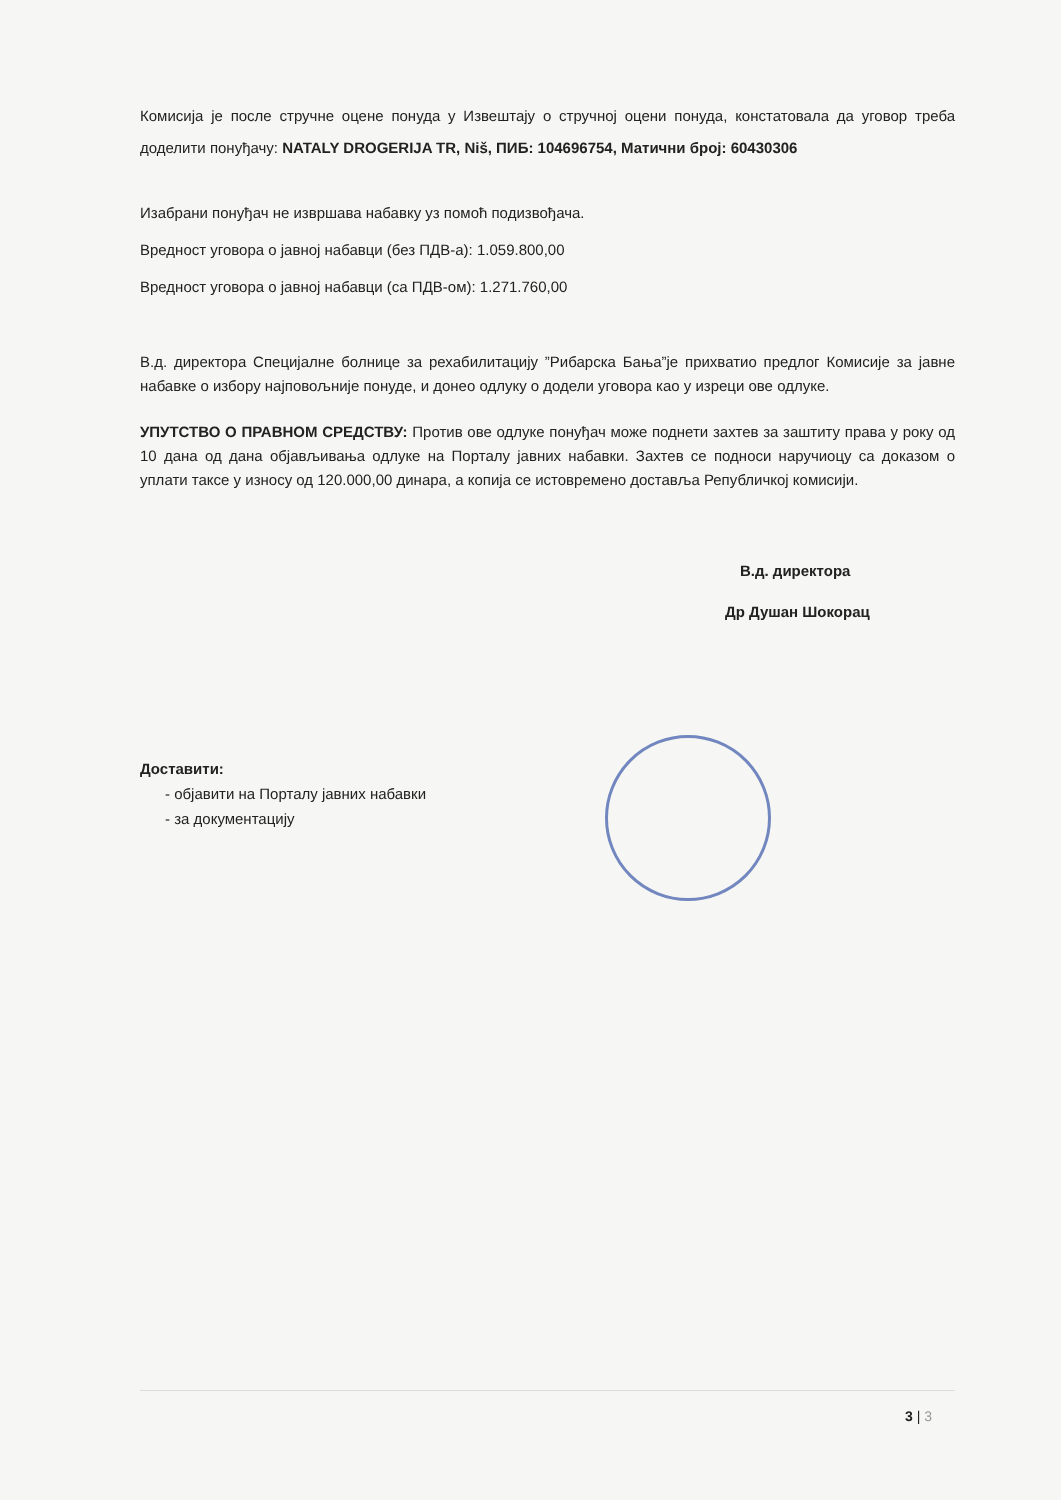Комисија је после стручне оцене понуда у Извештају о стручној оцени понуда, констатовала да уговор треба доделити понуђачу: NATALY DROGERIJA TR, Niš, ПИБ: 104696754, Матични број: 60430306
Изабрани понуђач не извршава набавку уз помоћ подизвођача.
Вредност уговора о јавној набавци (без ПДВ-а): 1.059.800,00
Вредност уговора о јавној набавци (са ПДВ-ом): 1.271.760,00
В.д. директора Специјалне болнице за рехабилитацију ”Рибарска Бања”је прихватио предлог Комисије за јавне набавке о избору најповољније понуде, и донео одлуку о додели уговора као у изреци ове одлуке.
УПУТСТВО О ПРАВНОМ СРЕДСТВУ: Против ове одлуке понуђач може поднети захтев за заштиту права у року од 10 дана од дана објављивања одлуке на Порталу јавних набавки. Захтев се подноси наручиоцу са доказом о уплати таксе у износу од 120.000,00 динара, а копија се истовремено доставља Републичкој комисији.
В.д. директора
Др Душан Шокорац
Доставити:
- објавити на Порталу јавних набавки
- за документацију
3 | 3